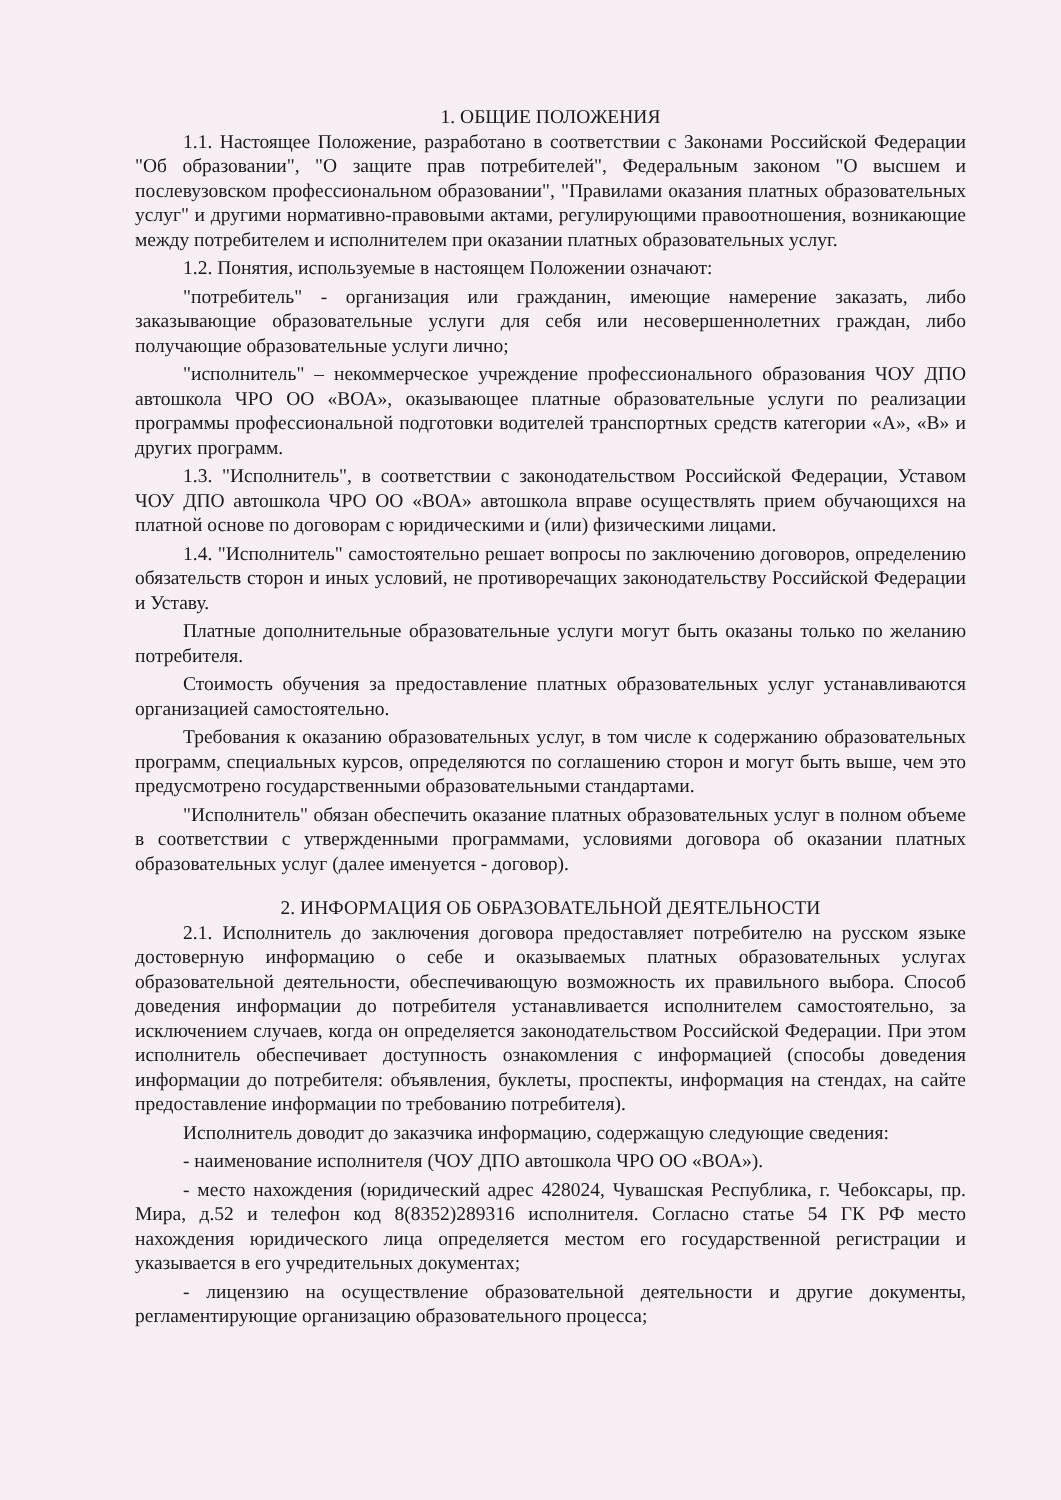1. ОБЩИЕ ПОЛОЖЕНИЯ
1.1. Настоящее Положение, разработано в соответствии с Законами Российской Федерации "Об образовании", "О защите прав потребителей", Федеральным законом "О высшем и послевузовском профессиональном образовании", "Правилами оказания платных образовательных услуг" и другими нормативно-правовыми актами, регулирующими правоотношения, возникающие между потребителем и исполнителем при оказании платных образовательных услуг.
1.2. Понятия, используемые в настоящем Положении означают:
"потребитель" - организация или гражданин, имеющие намерение заказать, либо заказывающие образовательные услуги для себя или несовершеннолетних граждан, либо получающие образовательные услуги лично;
"исполнитель" – некоммерческое учреждение профессионального образования ЧОУ ДПО автошкола ЧРО ОО «ВОА», оказывающее платные образовательные услуги по реализации программы профессиональной подготовки водителей транспортных средств категории «А», «В» и других программ.
1.3. "Исполнитель", в соответствии с законодательством Российской Федерации, Уставом ЧОУ ДПО автошкола ЧРО ОО «ВОА» автошкола вправе осуществлять прием обучающихся на платной основе по договорам с юридическими и (или) физическими лицами.
1.4. "Исполнитель" самостоятельно решает вопросы по заключению договоров, определению обязательств сторон и иных условий, не противоречащих законодательству Российской Федерации и Уставу.
Платные дополнительные образовательные услуги могут быть оказаны только по желанию потребителя.
Стоимость обучения за предоставление платных образовательных услуг устанавливаются организацией самостоятельно.
Требования к оказанию образовательных услуг, в том числе к содержанию образовательных программ, специальных курсов, определяются по соглашению сторон и могут быть выше, чем это предусмотрено государственными образовательными стандартами.
"Исполнитель" обязан обеспечить оказание платных образовательных услуг в полном объеме в соответствии с утвержденными программами, условиями договора об оказании платных образовательных услуг (далее именуется - договор).
2. ИНФОРМАЦИЯ ОБ ОБРАЗОВАТЕЛЬНОЙ ДЕЯТЕЛЬНОСТИ
2.1. Исполнитель до заключения договора предоставляет потребителю на русском языке достоверную информацию о себе и оказываемых платных образовательных услугах образовательной деятельности, обеспечивающую возможность их правильного выбора. Способ доведения информации до потребителя устанавливается исполнителем самостоятельно, за исключением случаев, когда он определяется законодательством Российской Федерации. При этом исполнитель обеспечивает доступность ознакомления с информацией (способы доведения информации до потребителя: объявления, буклеты, проспекты, информация на стендах, на сайте предоставление информации по требованию потребителя).
Исполнитель доводит до заказчика информацию, содержащую следующие сведения:
- наименование исполнителя (ЧОУ ДПО автошкола ЧРО ОО «ВОА»).
- место нахождения (юридический адрес 428024, Чувашская Республика, г. Чебоксары, пр. Мира, д.52 и телефон код 8(8352)289316 исполнителя. Согласно статье 54 ГК РФ место нахождения юридического лица определяется местом его государственной регистрации и указывается в его учредительных документах;
- лицензию на осуществление образовательной деятельности и другие документы, регламентирующие организацию образовательного процесса;